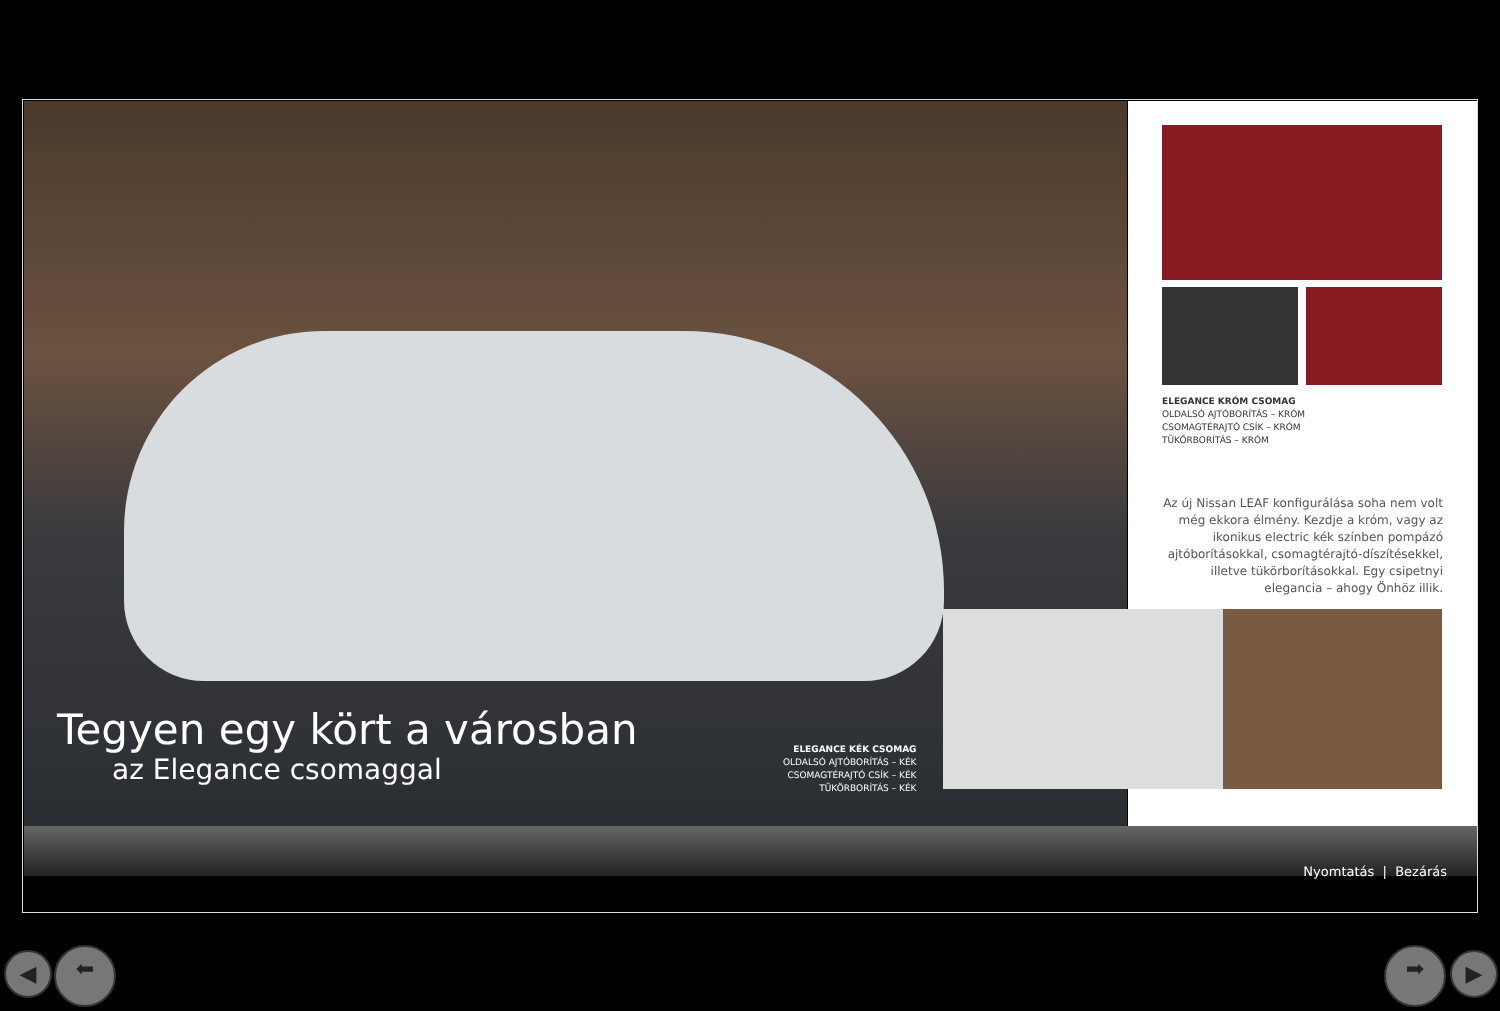Tegyen egy kört a városban
az Elegance csomaggal
ELEGANCE KÉK CSOMAG
OLDALSÓ AJTÓBORÍTÁS – KÉK
CSOMAGTÉRAJTÓ CSÍK – KÉK
TÜKÖRBORÍTÁS – KÉK
ELEGANCE KRÓM CSOMAG
OLDALSÓ AJTÓBORÍTÁS – KRÓM
CSOMAGTÉRAJTÓ CSÍK – KRÓM
TÜKÖRBORÍTÁS – KRÓM
Az új Nissan LEAF konfigurálása soha nem volt még ekkora élmény. Kezdje a króm, vagy az ikonikus electric kék színben pompázó ajtóborításokkal, csomagtérajtó-díszítésekkel, illetve tükörborításokkal. Egy csipetnyi elegancia – ahogy Önhöz illik.
Nyomtatás | Bezárás
◀ ⬅ ➡ ▶